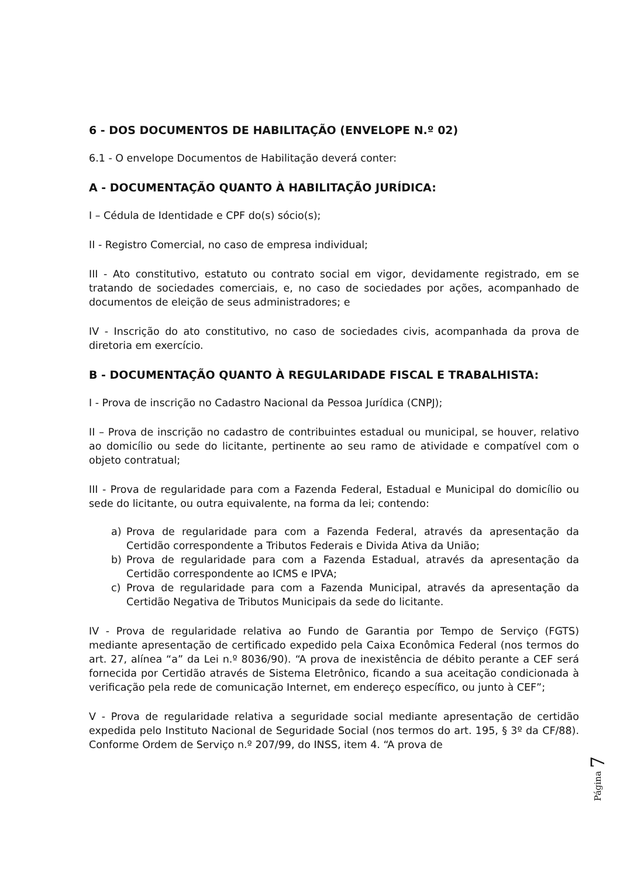6 - DOS DOCUMENTOS DE HABILITAÇÃO (ENVELOPE N.º 02)
6.1 - O envelope Documentos de Habilitação deverá conter:
A - DOCUMENTAÇÃO QUANTO À HABILITAÇÃO JURÍDICA:
I – Cédula de Identidade e CPF do(s) sócio(s);
II - Registro Comercial, no caso de empresa individual;
III - Ato constitutivo, estatuto ou contrato social em vigor, devidamente registrado, em se tratando de sociedades comerciais, e, no caso de sociedades por ações, acompanhado de documentos de eleição de seus administradores; e
IV - Inscrição do ato constitutivo, no caso de sociedades civis, acompanhada da prova de diretoria em exercício.
B - DOCUMENTAÇÃO QUANTO À REGULARIDADE FISCAL E TRABALHISTA:
I - Prova de inscrição no Cadastro Nacional da Pessoa Jurídica (CNPJ);
II – Prova de inscrição no cadastro de contribuintes estadual ou municipal, se houver, relativo ao domicílio ou sede do licitante, pertinente ao seu ramo de atividade e compatível com o objeto contratual;
III - Prova de regularidade para com a Fazenda Federal, Estadual e Municipal do domicílio ou sede do licitante, ou outra equivalente, na forma da lei; contendo:
a) Prova de regularidade para com a Fazenda Federal, através da apresentação da Certidão correspondente a Tributos Federais e Divida Ativa da União;
b) Prova de regularidade para com a Fazenda Estadual, através da apresentação da Certidão correspondente ao ICMS e IPVA;
c) Prova de regularidade para com a Fazenda Municipal, através da apresentação da Certidão Negativa de Tributos Municipais da sede do licitante.
IV - Prova de regularidade relativa ao Fundo de Garantia por Tempo de Serviço (FGTS) mediante apresentação de certificado expedido pela Caixa Econômica Federal (nos termos do art. 27, alínea “a” da Lei n.º 8036/90). “A prova de inexistência de débito perante a CEF será fornecida por Certidão através de Sistema Eletrônico, ficando a sua aceitação condicionada à verificação pela rede de comunicação Internet, em endereço específico, ou junto à CEF”;
V - Prova de regularidade relativa a seguridade social mediante apresentação de certidão expedida pelo Instituto Nacional de Seguridade Social (nos termos do art. 195, § 3º da CF/88). Conforme Ordem de Serviço n.º 207/99, do INSS, item 4. “A prova de
Página 7